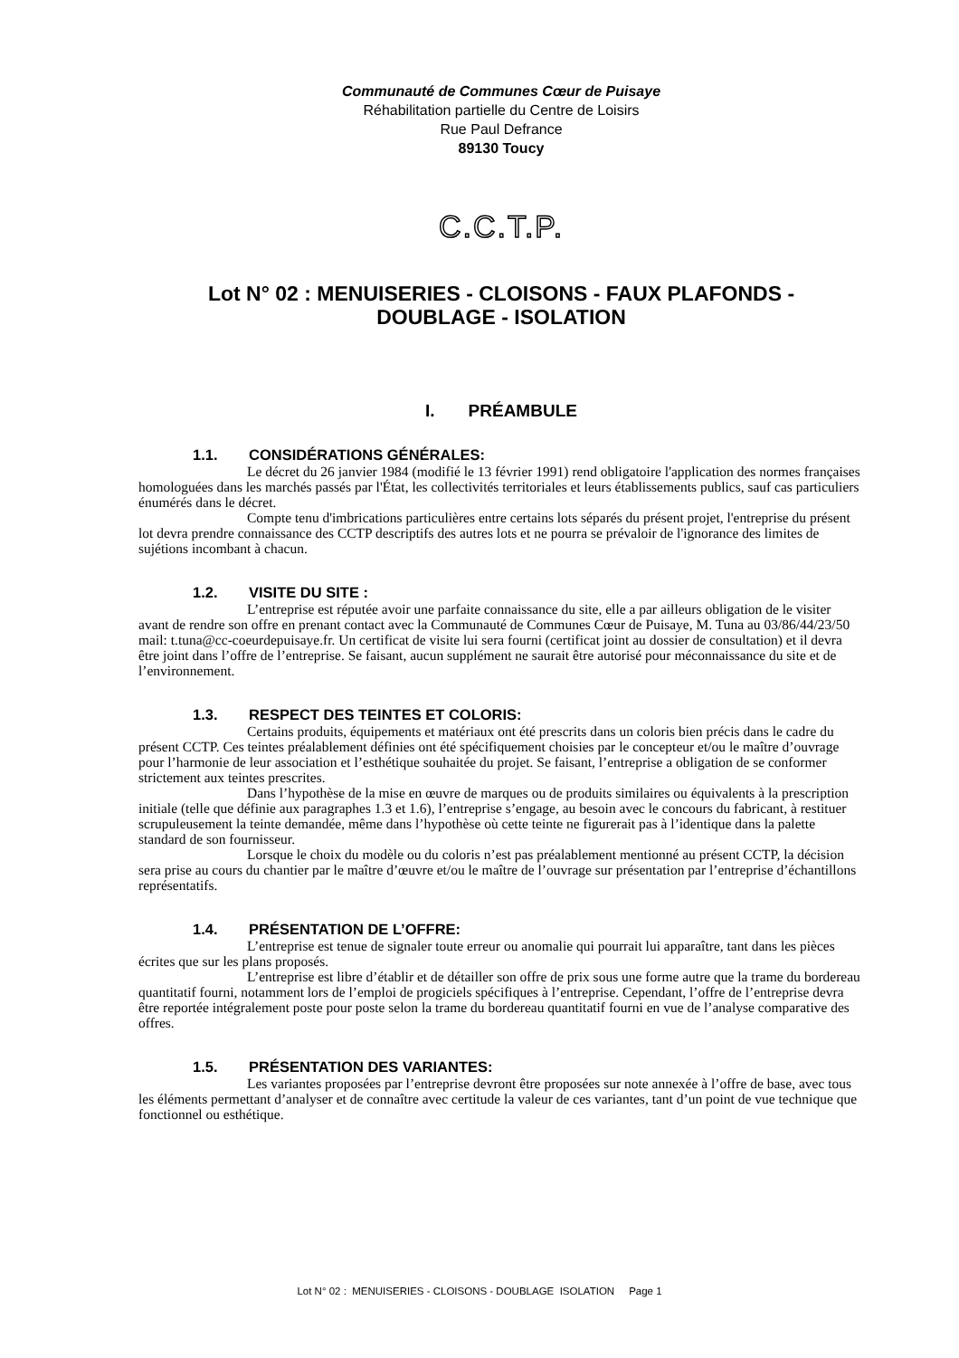Communauté de Communes Cœur de Puisaye
Réhabilitation partielle du Centre de Loisirs
Rue Paul Defrance
89130 Toucy
C.C.T.P.
Lot N° 02 : MENUISERIES - CLOISONS - FAUX PLAFONDS -
DOUBLAGE - ISOLATION
I. PRÉAMBULE
1.1. CONSIDÉRATIONS GÉNÉRALES:
Le décret du 26 janvier 1984 (modifié le 13 février 1991) rend obligatoire l'application des normes françaises homologuées dans les marchés passés par l'État, les collectivités territoriales et leurs établissements publics, sauf cas particuliers énumérés dans le décret.
Compte tenu d'imbrications particulières entre certains lots séparés du présent projet, l'entreprise du présent lot devra prendre connaissance des CCTP descriptifs des autres lots et ne pourra se prévaloir de l'ignorance des limites de sujétions incombant à chacun.
1.2. VISITE DU SITE :
L’entreprise est réputée avoir une parfaite connaissance du site, elle a par ailleurs obligation de le visiter avant de rendre son offre en prenant contact avec la Communauté de Communes Cœur de Puisaye, M. Tuna au 03/86/44/23/50 mail: t.tuna@cc-coeurdepuisaye.fr. Un certificat de visite lui sera fourni (certificat joint au dossier de consultation) et il devra être joint dans l’offre de l’entreprise. Se faisant, aucun supplément ne saurait être autorisé pour méconnaissance du site et de l’environnement.
1.3. RESPECT DES TEINTES ET COLORIS:
Certains produits, équipements et matériaux ont été prescrits dans un coloris bien précis dans le cadre du présent CCTP. Ces teintes préalablement définies ont été spécifiquement choisies par le concepteur et/ou le maître d’ouvrage pour l’harmonie de leur association et l’esthétique souhaitée du projet. Se faisant, l’entreprise a obligation de se conformer strictement aux teintes prescrites.
Dans l’hypothèse de la mise en œuvre de marques ou de produits similaires ou équivalents à la prescription initiale (telle que définie aux paragraphes 1.3 et 1.6), l’entreprise s’engage, au besoin avec le concours du fabricant, à restituer scrupuleusement la teinte demandée, même dans l’hypothèse où cette teinte ne figurerait pas à l’identique dans la palette standard de son fournisseur.
Lorsque le choix du modèle ou du coloris n’est pas préalablement mentionné au présent CCTP, la décision sera prise au cours du chantier par le maître d’œuvre et/ou le maître de l’ouvrage sur présentation par l’entreprise d’échantillons représentatifs.
1.4. PRÉSENTATION DE L’OFFRE:
L’entreprise est tenue de signaler toute erreur ou anomalie qui pourrait lui apparaître, tant dans les pièces écrites que sur les plans proposés.
L’entreprise est libre d’établir et de détailler son offre de prix sous une forme autre que la trame du bordereau quantitatif fourni, notamment lors de l’emploi de progiciels spécifiques à l’entreprise. Cependant, l’offre de l’entreprise devra être reportée intégralement poste pour poste selon la trame du bordereau quantitatif fourni en vue de l’analyse comparative des offres.
1.5. PRÉSENTATION DES VARIANTES:
Les variantes proposées par l’entreprise devront être proposées sur note annexée à l’offre de base, avec tous les éléments permettant d’analyser et de connaître avec certitude la valeur de ces variantes, tant d’un point de vue technique que fonctionnel ou esthétique.
Lot N° 02 : MENUISERIES - CLOISONS - DOUBLAGE ISOLATION Page 1